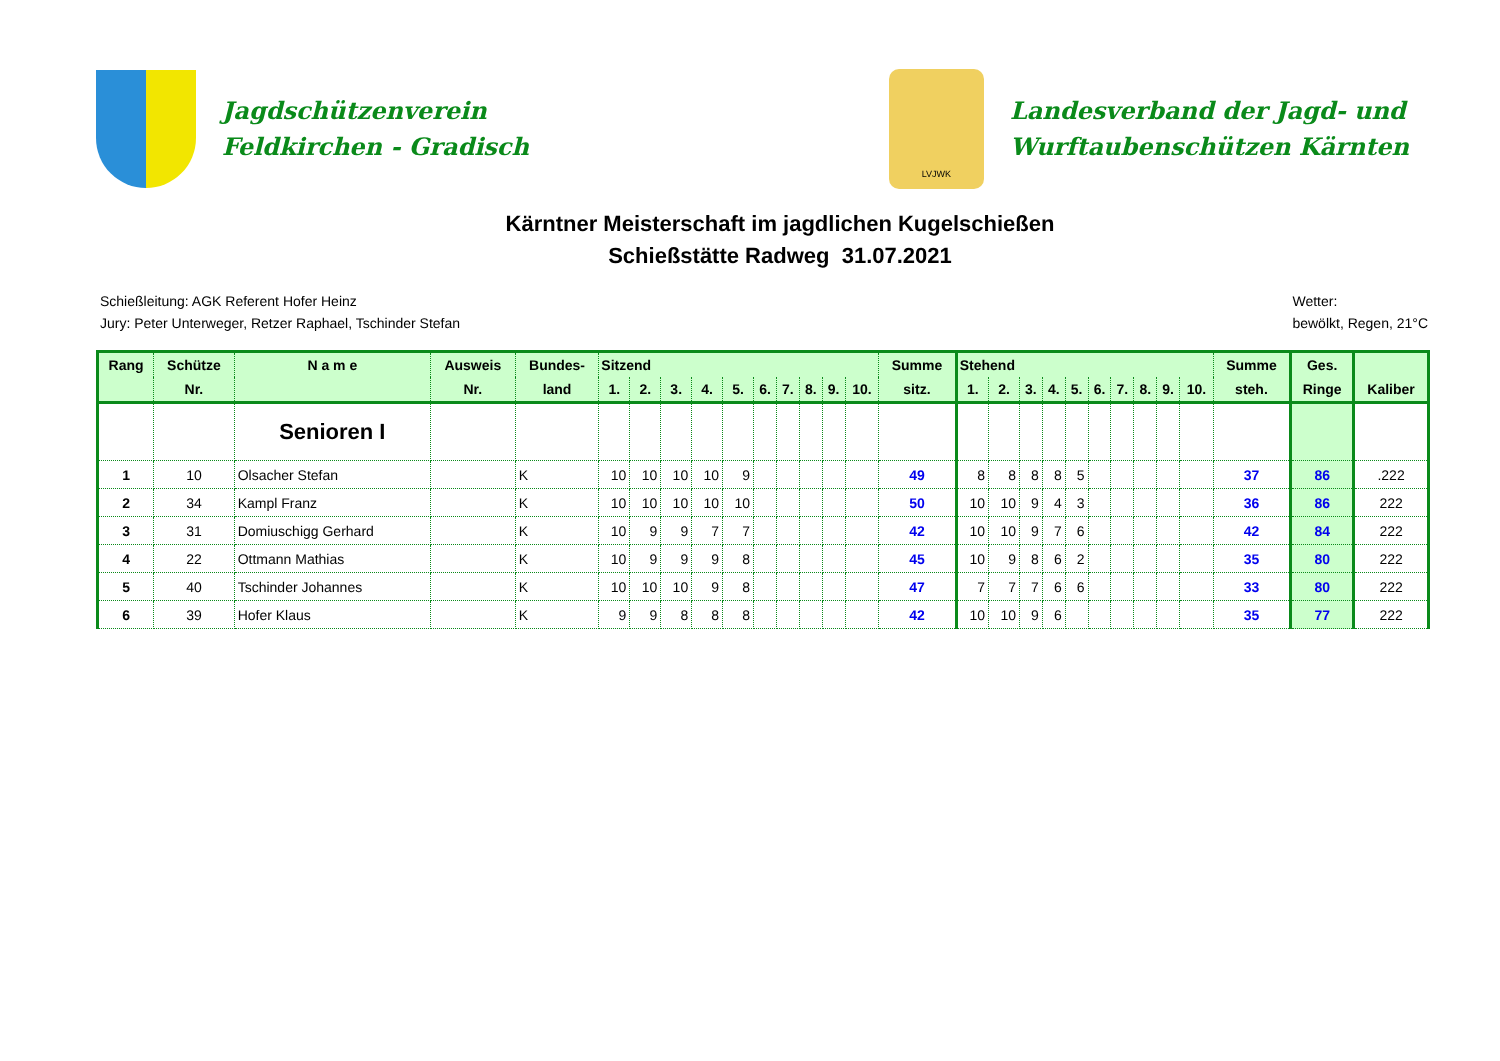Jagdschützenverein
Feldkirchen - Gradisch
LVJWK
Landesverband der Jagd- und
Wurftaubenschützen Kärnten
Kärntner Meisterschaft im jagdlichen Kugelschießen
Schießstätte Radweg 31.07.2021
Schießleitung: AGK Referent Hofer Heinz
Jury: Peter Unterweger, Retzer Raphael, Tschinder Stefan
Wetter:
bewölkt, Regen, 21°C
| Rang | Schütze | N a m e | Ausweis | Bundes- | Sitzend | | | | | | | | | | Summe | Stehend | | | | | | | | | | Summe | Ges. | |
| --- | --- | --- | --- | --- | --- | --- | --- | --- | --- | --- | --- | --- | --- | --- | --- | --- | --- | --- | --- | --- | --- | --- | --- | --- | --- | --- | --- | --- |
| | Nr. | | Nr. | land | 1. | 2. | 3. | 4. | 5. | 6. | 7. | 8. | 9. | 10. | sitz. | 1. | 2. | 3. | 4. | 5. | 6. | 7. | 8. | 9. | 10. | steh. | Ringe | Kaliber |
| | | Senioren I | | | | | | | | | | | | | | | | | | | | | | | | | | |
| 1 | 10 | Olsacher Stefan | | K | 10 | 10 | 10 | 10 | 9 | | | | | | 49 | 8 | 8 | 8 | 8 | 5 | | | | | | 37 | 86 | .222 |
| 2 | 34 | Kampl Franz | | K | 10 | 10 | 10 | 10 | 10 | | | | | | 50 | 10 | 10 | 9 | 4 | 3 | | | | | | 36 | 86 | 222 |
| 3 | 31 | Domiuschigg Gerhard | | K | 10 | 9 | 9 | 7 | 7 | | | | | | 42 | 10 | 10 | 9 | 7 | 6 | | | | | | 42 | 84 | 222 |
| 4 | 22 | Ottmann Mathias | | K | 10 | 9 | 9 | 9 | 8 | | | | | | 45 | 10 | 9 | 8 | 6 | 2 | | | | | | 35 | 80 | 222 |
| 5 | 40 | Tschinder Johannes | | K | 10 | 10 | 10 | 9 | 8 | | | | | | 47 | 7 | 7 | 7 | 6 | 6 | | | | | | 33 | 80 | 222 |
| 6 | 39 | Hofer Klaus | | K | 9 | 9 | 8 | 8 | 8 | | | | | | 42 | 10 | 10 | 9 | 6 | | | | | | | 35 | 77 | 222 |